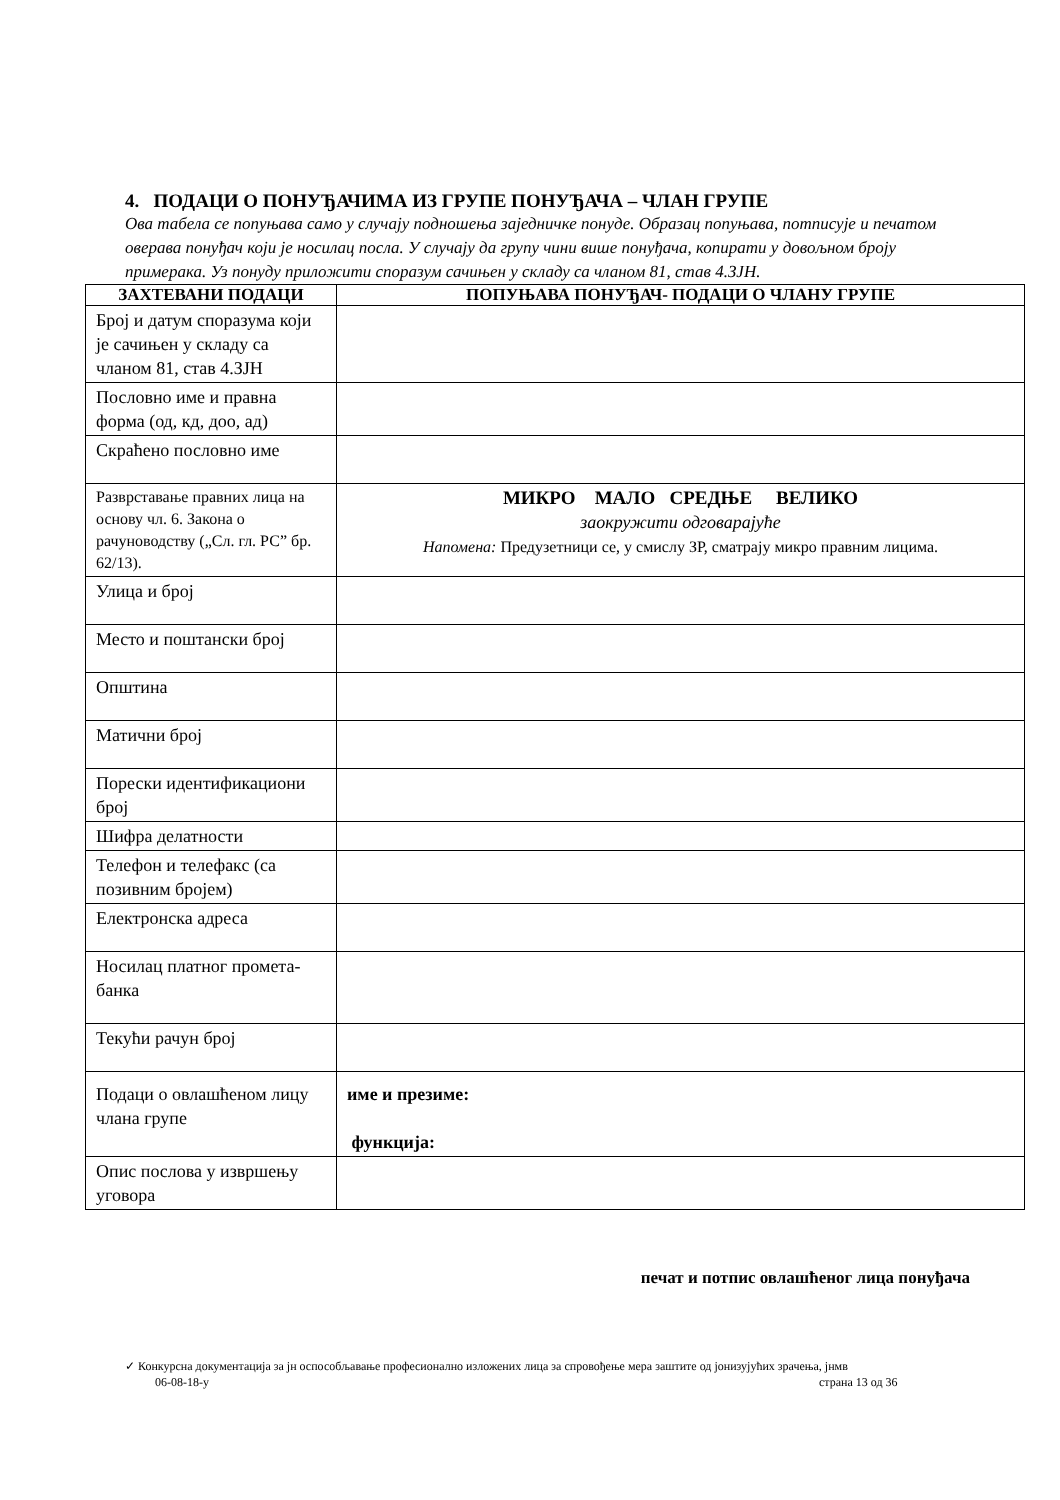4. ПОДАЦИ О ПОНУЂАЧИМА ИЗ ГРУПЕ ПОНУЂАЧА – ЧЛАН ГРУПЕ
Ова табела се попуњава само у случају подношења заједничке понуде. Образац попуњава, потписује и печатом оверава понуђач који је носилац посла. У случају да групу чини више понуђача, копирати у довољном броју примерака. Уз понуду приложити споразум сачињен у складу са чланом 81, став 4.ЗЈН.
| ЗАХТЕВАНИ ПОДАЦИ | ПОПУЊАВА ПОНУЂАЧ- ПОДАЦИ О ЧЛАНУ ГРУПЕ |
| --- | --- |
| Број и датум споразума који је сачињен у складу са чланом 81, став 4.ЗЈН | |
| Пословно име и правна форма (од, кд, доо, ад) | |
| Скраћено пословно име | |
| Разврставање правних лица на основу чл. 6. Закона о рачуноводству („Сл. гл. РС” бр. 62/13). | МИКРО МАЛО СРЕДЊЕ ВЕЛИКО заокружити одговарајуће Напомена: Предузетници се, у смислу ЗР, сматрају микро правним лицима. |
| Улица и број | |
| Место и поштански број | |
| Општина | |
| Матични број | |
| Порески идентификациони број | |
| Шифра делатности | |
| Телефон и телефакс (са позивним бројем) | |
| Електронска адреса | |
| Носилац платног промета-банка | |
| Текући рачун број | |
| Подаци о овлашћеном лицу члана групе | име и презиме: функција: |
| Опис послова у извршењу уговора | |
печат и потпис овлашћеног лица понуђача
✓ Конкурсна документација за јн оспособљавање професионално изложених лица за спровођење мера заштите од јонизујућих зрачења, јнмв
06-08-18-у страна 13 од 36